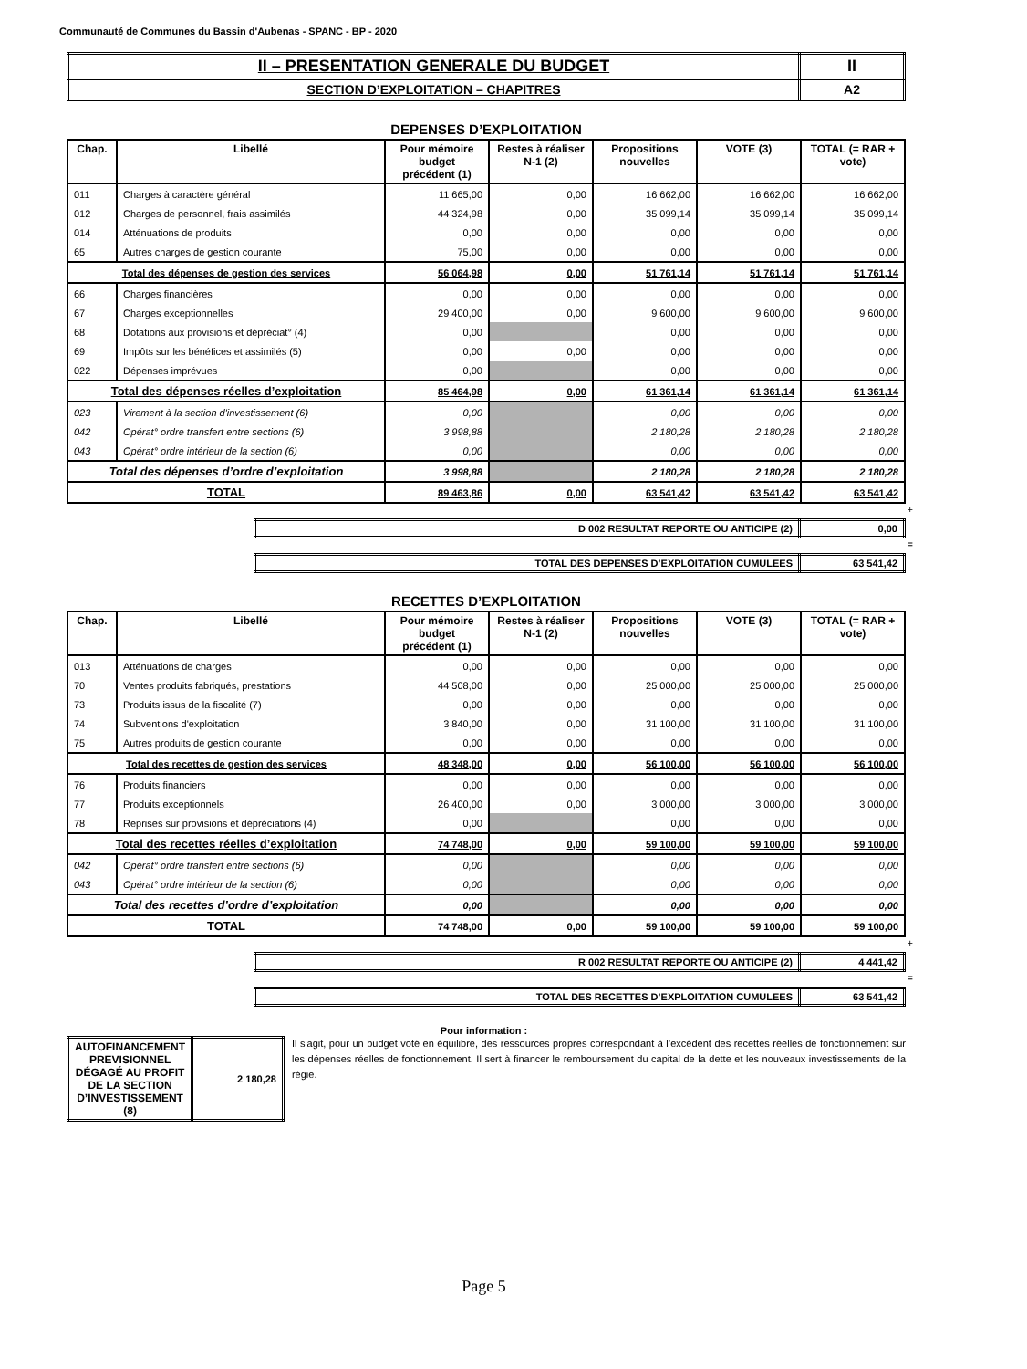Communauté de Communes du Bassin d'Aubenas - SPANC - BP - 2020
| II – PRESENTATION GENERALE DU BUDGET | II |
| SECTION D’EXPLOITATION – CHAPITRES | A2 |
DEPENSES D’EXPLOITATION
| Chap. | Libellé | Pour mémoire budget précédent (1) | Restes à réaliser N-1 (2) | Propositions nouvelles | VOTE (3) | TOTAL (= RAR + vote) |
| --- | --- | --- | --- | --- | --- | --- |
| 011 | Charges à caractère général | 11 665,00 | 0,00 | 16 662,00 | 16 662,00 | 16 662,00 |
| 012 | Charges de personnel, frais assimilés | 44 324,98 | 0,00 | 35 099,14 | 35 099,14 | 35 099,14 |
| 014 | Atténuations de produits | 0,00 | 0,00 | 0,00 | 0,00 | 0,00 |
| 65 | Autres charges de gestion courante | 75,00 | 0,00 | 0,00 | 0,00 | 0,00 |
| Total des dépenses de gestion des services | | 56 064,98 | 0,00 | 51 761,14 | 51 761,14 | 51 761,14 |
| 66 | Charges financières | 0,00 | 0,00 | 0,00 | 0,00 | 0,00 |
| 67 | Charges exceptionnelles | 29 400,00 | 0,00 | 9 600,00 | 9 600,00 | 9 600,00 |
| 68 | Dotations aux provisions et dépréciat° (4) | 0,00 | | 0,00 | 0,00 | 0,00 |
| 69 | Impôts sur les bénéfices et assimilés (5) | 0,00 | 0,00 | 0,00 | 0,00 | 0,00 |
| 022 | Dépenses imprévues | 0,00 | | 0,00 | 0,00 | 0,00 |
| Total des dépenses réelles d’exploitation | | 85 464,98 | 0,00 | 61 361,14 | 61 361,14 | 61 361,14 |
| 023 | Virement à la section d'investissement (6) | 0,00 | | 0,00 | 0,00 | 0,00 |
| 042 | Opérat° ordre transfert entre sections (6) | 3 998,88 | | 2 180,28 | 2 180,28 | 2 180,28 |
| 043 | Opérat° ordre intérieur de la section (6) | 0,00 | | 0,00 | 0,00 | 0,00 |
| Total des dépenses d’ordre d’exploitation | | 3 998,88 | | 2 180,28 | 2 180,28 | 2 180,28 |
| TOTAL | | 89 463,86 | 0,00 | 63 541,42 | 63 541,42 | 63 541,42 |
+
| D 002 RESULTAT REPORTE OU ANTICIPE (2) | 0,00 |
=
| TOTAL DES DEPENSES D’EXPLOITATION CUMULEES | 63 541,42 |
RECETTES D’EXPLOITATION
| Chap. | Libellé | Pour mémoire budget précédent (1) | Restes à réaliser N-1 (2) | Propositions nouvelles | VOTE (3) | TOTAL (= RAR + vote) |
| --- | --- | --- | --- | --- | --- | --- |
| 013 | Atténuations de charges | 0,00 | 0,00 | 0,00 | 0,00 | 0,00 |
| 70 | Ventes produits fabriqués, prestations | 44 508,00 | 0,00 | 25 000,00 | 25 000,00 | 25 000,00 |
| 73 | Produits issus de la fiscalité (7) | 0,00 | 0,00 | 0,00 | 0,00 | 0,00 |
| 74 | Subventions d'exploitation | 3 840,00 | 0,00 | 31 100,00 | 31 100,00 | 31 100,00 |
| 75 | Autres produits de gestion courante | 0,00 | 0,00 | 0,00 | 0,00 | 0,00 |
| Total des recettes de gestion des services | | 48 348,00 | 0,00 | 56 100,00 | 56 100,00 | 56 100,00 |
| 76 | Produits financiers | 0,00 | 0,00 | 0,00 | 0,00 | 0,00 |
| 77 | Produits exceptionnels | 26 400,00 | 0,00 | 3 000,00 | 3 000,00 | 3 000,00 |
| 78 | Reprises sur provisions et dépréciations (4) | 0,00 | | 0,00 | 0,00 | 0,00 |
| Total des recettes réelles d’exploitation | | 74 748,00 | 0,00 | 59 100,00 | 59 100,00 | 59 100,00 |
| 042 | Opérat° ordre transfert entre sections (6) | 0,00 | | 0,00 | 0,00 | 0,00 |
| 043 | Opérat° ordre intérieur de la section (6) | 0,00 | | 0,00 | 0,00 | 0,00 |
| Total des recettes d’ordre d’exploitation | | 0,00 | | 0,00 | 0,00 | 0,00 |
| TOTAL | | 74 748,00 | 0,00 | 59 100,00 | 59 100,00 | 59 100,00 |
+
| R 002 RESULTAT REPORTE OU ANTICIPE (2) | 4 441,42 |
=
| TOTAL DES RECETTES D’EXPLOITATION CUMULEES | 63 541,42 |
Pour information :
| AUTOFINANCEMENT PREVISIONNEL DÉGAGÉ AU PROFIT DE LA SECTION D’INVESTISSEMENT (8) | 2 180,28 |
Il s'agit, pour un budget voté en équilibre, des ressources propres correspondant à l’excédent des recettes réelles de fonctionnement sur les dépenses réelles de fonctionnement. Il sert à financer le remboursement du capital de la dette et les nouveaux investissements de la régie.
Page 5